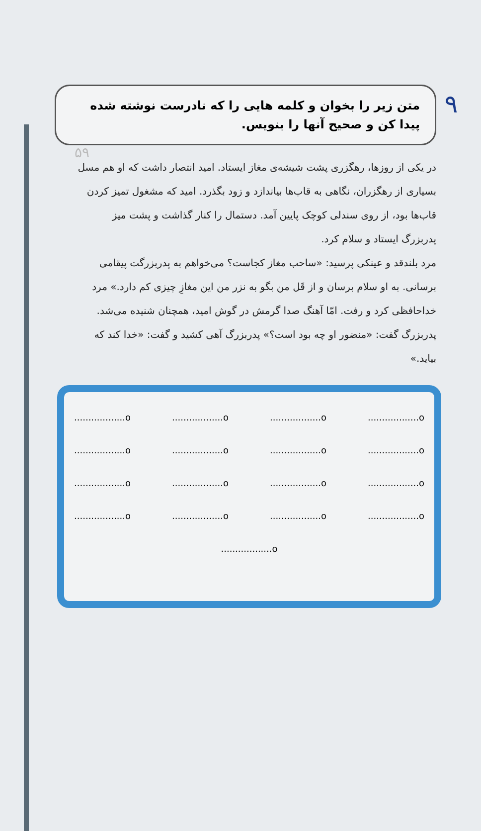۹
۵۹
متن زیر را بخوان و کلمه هایی را که نادرست نوشته شده پیدا کن و صحیح آنها را بنویس.
در یکی از روزها، رهگزری پشت شیشه‌ی مغاز ایستاد. امید انتصار داشت که او هم مسل بسیاری از رهگزران، نگاهی به قاب‌ها بیاندازد و زود بگذرد. امید که مشغول تمیز کردن قاب‌ها بود، از روی سندلی کوچک پایین آمد. دستمال را کنار گذاشت و پشت میز پدربزرگ ایستاد و سلام کرد.
مرد بلندقد و عینکی پرسید: «ساحب مغاز کجاست؟ می‌خواهم به پدربزرگت پیقامی برسانی. به او سلام برسان و از قَل من بگو به نزر من این مغازِ چیزی کم دارد.» مرد خداحافظی کرد و رفت. امّا آهنگ صدا گرمش در گوش امید، همچنان شنیده می‌شد.
پدربزرگ گفت: «منضور او چه بود است؟» پدربزرگ آهی کشید و گفت: «خدا کند که بیاید.»
o.................. o.................. o.................. o..................
o.................. o.................. o.................. o..................
o.................. o.................. o.................. o..................
o.................. o.................. o.................. o..................
o..................